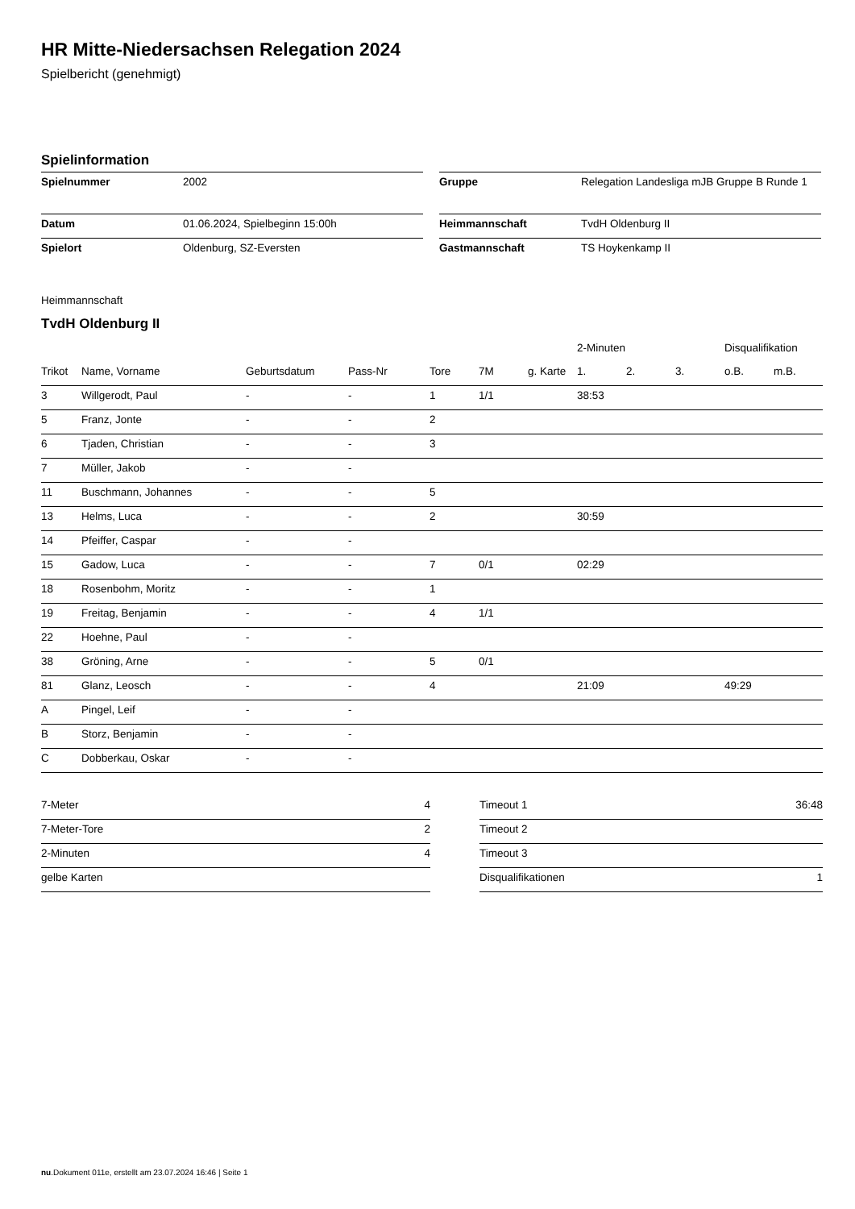HR Mitte-Niedersachsen Relegation 2024
Spielbericht (genehmigt)
Spielinformation
| Spielnummer | 2002 |
| Datum | 01.06.2024, Spielbeginn 15:00h |
| Spielort | Oldenburg, SZ-Eversten |
| Gruppe | Relegation Landesliga mJB Gruppe B Runde 1 |
| Heimmannschaft | TvdH Oldenburg II |
| Gastmannschaft | TS Hoykenkamp II |
Heimmannschaft
TvdH Oldenburg II
| | | | | | | | 2-Minuten | | | Disqualifikation | |
| --- | --- | --- | --- | --- | --- | --- | --- | --- | --- | --- | --- |
| Trikot | Name, Vorname | Geburtsdatum | Pass-Nr | Tore | 7M | g. Karte | 1. | 2. | 3. | o.B. | m.B. |
| 3 | Willgerodt, Paul | - | - | 1 | 1/1 | | 38:53 | | | | |
| 5 | Franz, Jonte | - | - | 2 | | | | | | | |
| 6 | Tjaden, Christian | - | - | 3 | | | | | | | |
| 7 | Müller, Jakob | - | - | | | | | | | | |
| 11 | Buschmann, Johannes | - | - | 5 | | | | | | | |
| 13 | Helms, Luca | - | - | 2 | | | 30:59 | | | | |
| 14 | Pfeiffer, Caspar | - | - | | | | | | | | |
| 15 | Gadow, Luca | - | - | 7 | 0/1 | | 02:29 | | | | |
| 18 | Rosenbohm, Moritz | - | - | 1 | | | | | | | |
| 19 | Freitag, Benjamin | - | - | 4 | 1/1 | | | | | | |
| 22 | Hoehne, Paul | - | - | | | | | | | | |
| 38 | Gröning, Arne | - | - | 5 | 0/1 | | | | | | |
| 81 | Glanz, Leosch | - | - | 4 | | | 21:09 | | | 49:29 | |
| A | Pingel, Leif | - | - | | | | | | | | |
| B | Storz, Benjamin | - | - | | | | | | | | |
| C | Dobberkau, Oskar | - | - | | | | | | | | |
| 7-Meter | 4 |
| 7-Meter-Tore | 2 |
| 2-Minuten | 4 |
| gelbe Karten | |
| Timeout 1 | 36:48 |
| Timeout 2 | |
| Timeout 3 | |
| Disqualifikationen | 1 |
nu.Dokument 011e, erstellt am 23.07.2024 16:46 | Seite 1